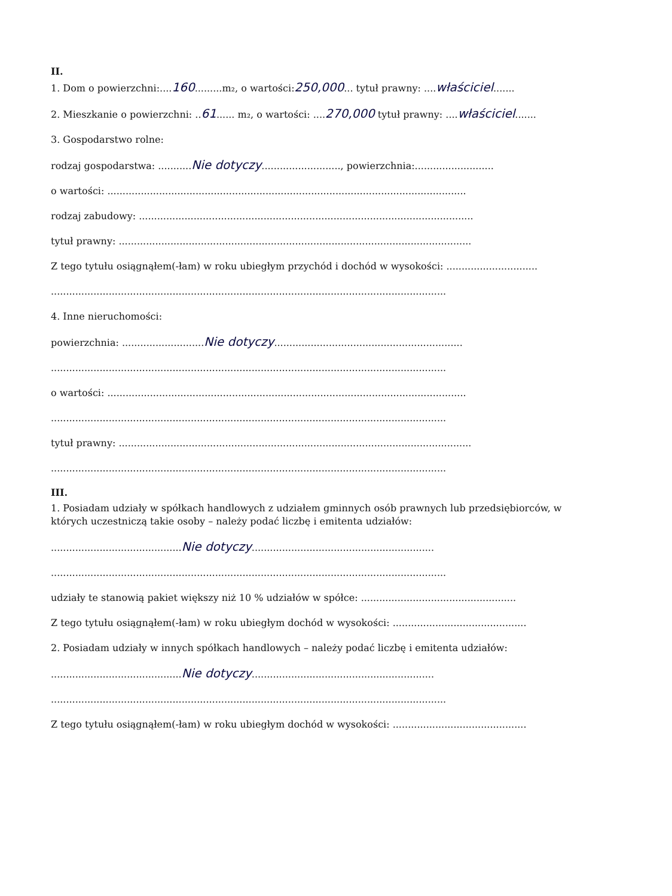II.
1. Dom o powierzchni:....160.........m₂, o wartości:250,000... tytuł prawny: ....właściciel.......
2. Mieszkanie o powierzchni: ..61...... m₂, o wartości: ....270,000 tytuł prawny: ....właściciel.......
3. Gospodarstwo rolne:
rodzaj gospodarstwa: ...........Nie dotyczy.........................., powierzchnia:..........................
o wartości: ......................................................................................................................
rodzaj zabudowy: ..............................................................................................................
tytuł prawny: ....................................................................................................................
Z tego tytułu osiągnąłem(-łam) w roku ubiegłym przychód i dochód w wysokości: ..............................
..................................................................................................................................
4. Inne nieruchomości:
powierzchnia: ...........................Nie dotyczy..............................................................
..................................................................................................................................
o wartości: ......................................................................................................................
..................................................................................................................................
tytuł prawny: ....................................................................................................................
..................................................................................................................................
III.
1. Posiadam udziały w spółkach handlowych z udziałem gminnych osób prawnych lub przedsiębiorców, w których uczestniczą takie osoby – należy podać liczbę i emitenta udziałów:
...........................................Nie dotyczy............................................................
..................................................................................................................................
udziały te stanowią pakiet większy niż 10 % udziałów w spółce: ...................................................
Z tego tytułu osiągnąłem(-łam) w roku ubiegłym dochód w wysokości: ............................................
2. Posiadam udziały w innych spółkach handlowych – należy podać liczbę i emitenta udziałów:
...........................................Nie dotyczy............................................................
..................................................................................................................................
Z tego tytułu osiągnąłem(-łam) w roku ubiegłym dochód w wysokości: ............................................